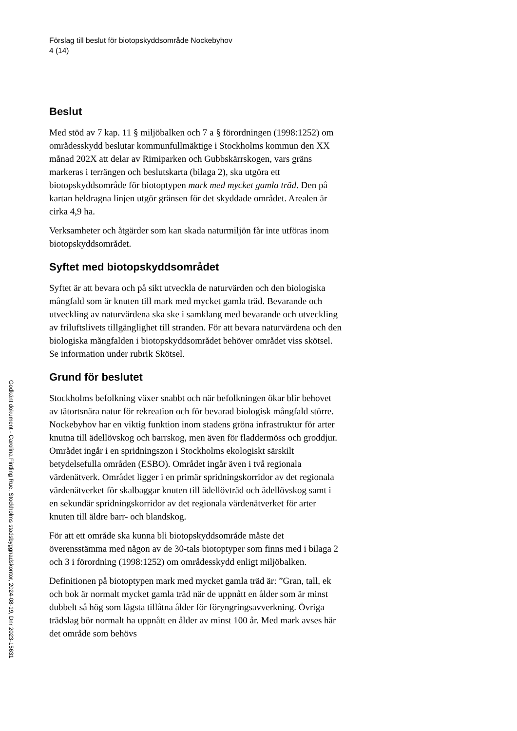Förslag till beslut för biotopskyddsområde Nockebyhov
4 (14)
Beslut
Med stöd av 7 kap. 11 § miljöbalken och 7 a § förordningen (1998:1252) om områdesskydd beslutar kommunfullmäktige i Stockholms kommun den XX månad 202X att delar av Rimiparken och Gubbskärrskogen, vars gräns markeras i terrängen och beslutskarta (bilaga 2), ska utgöra ett biotopskyddsområde för biotoptypen mark med mycket gamla träd. Den på kartan heldragna linjen utgör gränsen för det skyddade området. Arealen är cirka 4,9 ha.
Verksamheter och åtgärder som kan skada naturmiljön får inte utföras inom biotopskyddsområdet.
Syftet med biotopskyddsområdet
Syftet är att bevara och på sikt utveckla de naturvärden och den biologiska mångfald som är knuten till mark med mycket gamla träd. Bevarande och utveckling av naturvärdena ska ske i samklang med bevarande och utveckling av friluftslivets tillgänglighet till stranden. För att bevara naturvärdena och den biologiska mångfalden i biotopskyddsområdet behöver området viss skötsel. Se information under rubrik Skötsel.
Grund för beslutet
Stockholms befolkning växer snabbt och när befolkningen ökar blir behovet av tätortsnära natur för rekreation och för bevarad biologisk mångfald större. Nockebyhov har en viktig funktion inom stadens gröna infrastruktur för arter knutna till ädellövskog och barrskog, men även för fladdermöss och groddjur. Området ingår i en spridningszon i Stockholms ekologiskt särskilt betydelsefulla områden (ESBO). Området ingår även i två regionala värdenätverk. Området ligger i en primär spridningskorridor av det regionala värdenätverket för skalbaggar knuten till ädellövträd och ädellövskog samt i en sekundär spridningskorridor av det regionala värdenätverket för arter knuten till äldre barr- och blandskog.
För att ett område ska kunna bli biotopskyddsområde måste det överensstämma med någon av de 30-tals biotoptyper som finns med i bilaga 2 och 3 i förordning (1998:1252) om områdesskydd enligt miljöbalken.
Definitionen på biotoptypen mark med mycket gamla träd är: ”Gran, tall, ek och bok är normalt mycket gamla träd när de uppnått en ålder som är minst dubbelt så hög som lägsta tillåtna ålder för föryngringsavverkning. Övriga trädslag bör normalt ha uppnått en ålder av minst 100 år. Med mark avses här det område som behövs
Godkänt dokument - Carolina Fintling Rue, Stockholms stadsbyggnadskontor, 2024-08-19, Dnr 2023-15631